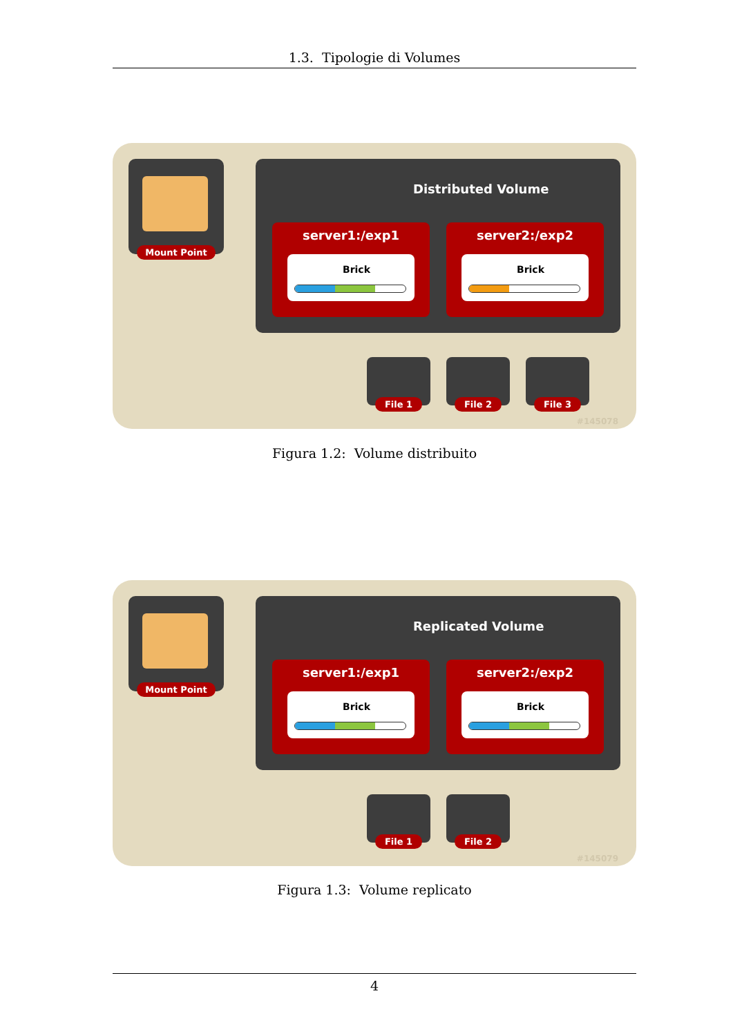1.3. Tipologie di Volumes
Mount Point
Distributed Volume
server1:/exp1
Brick
server2:/exp2
Brick
File 1 File 2 File 3
#145078
Figura 1.2: Volume distribuito
Mount Point
Replicated Volume
server1:/exp1
Brick
server2:/exp2
Brick
File 1 File 2
#145079
Figura 1.3: Volume replicato
4